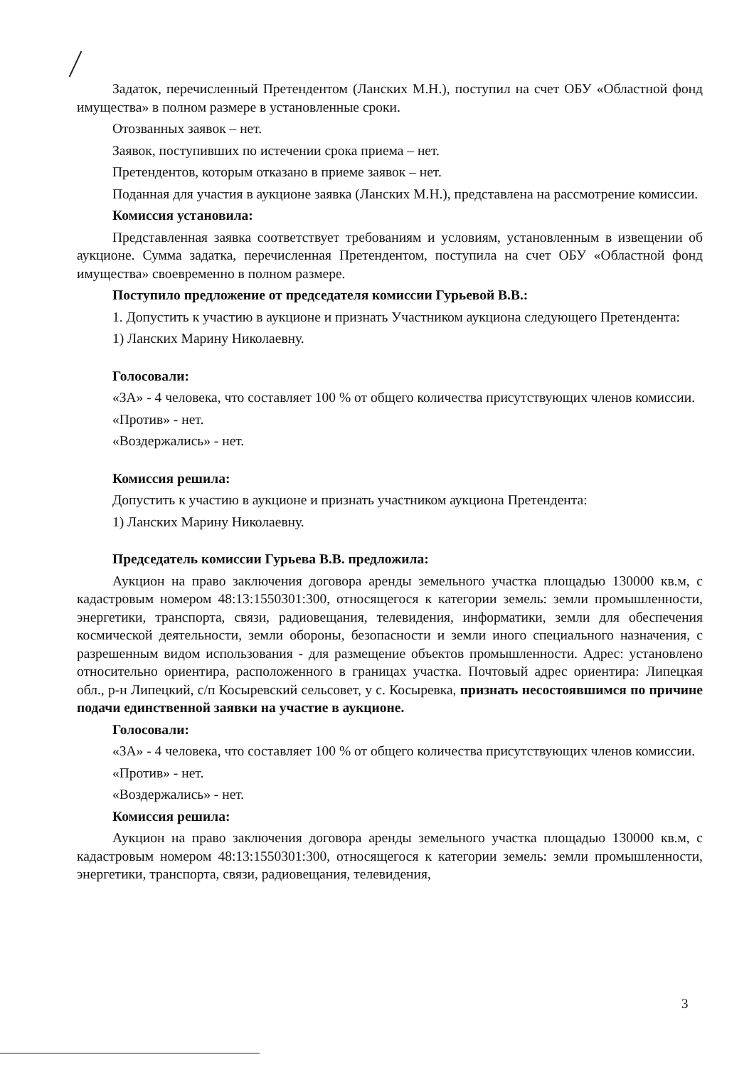Задаток, перечисленный Претендентом (Ланских М.Н.), поступил на счет ОБУ «Областной фонд имущества» в полном размере в установленные сроки.
Отозванных заявок – нет.
Заявок, поступивших по истечении срока приема – нет.
Претендентов, которым отказано в приеме заявок – нет.
Поданная для участия в аукционе заявка (Ланских М.Н.), представлена на рассмотрение комиссии.
Комиссия установила:
Представленная заявка соответствует требованиям и условиям, установленным в извещении об аукционе. Сумма задатка, перечисленная Претендентом, поступила на счет ОБУ «Областной фонд имущества» своевременно в полном размере.
Поступило предложение от председателя комиссии Гурьевой В.В.:
1. Допустить к участию в аукционе и признать Участником аукциона следующего Претендента:
1) Ланских Марину Николаевну.
Голосовали:
«ЗА» - 4 человека, что составляет 100 % от общего количества присутствующих членов комиссии.
«Против» - нет.
«Воздержались» - нет.
Комиссия решила:
Допустить к участию в аукционе и признать участником аукциона Претендента:
1) Ланских Марину Николаевну.
Председатель комиссии Гурьева В.В. предложила:
Аукцион на право заключения договора аренды земельного участка площадью 130000 кв.м, с кадастровым номером 48:13:1550301:300, относящегося к категории земель: земли промышленности, энергетики, транспорта, связи, радиовещания, телевидения, информатики, земли для обеспечения космической деятельности, земли обороны, безопасности и земли иного специального назначения, с разрешенным видом использования - для размещение объектов промышленности. Адрес: установлено относительно ориентира, расположенного в границах участка. Почтовый адрес ориентира: Липецкая обл., р-н Липецкий, с/п Косыревский сельсовет, у с. Косыревка, признать несостоявшимся по причине подачи единственной заявки на участие в аукционе.
Голосовали:
«ЗА» - 4 человека, что составляет 100 % от общего количества присутствующих членов комиссии.
«Против» - нет.
«Воздержались» - нет.
Комиссия решила:
Аукцион на право заключения договора аренды земельного участка площадью 130000 кв.м, с кадастровым номером 48:13:1550301:300, относящегося к категории земель: земли промышленности, энергетики, транспорта, связи, радиовещания, телевидения,
3